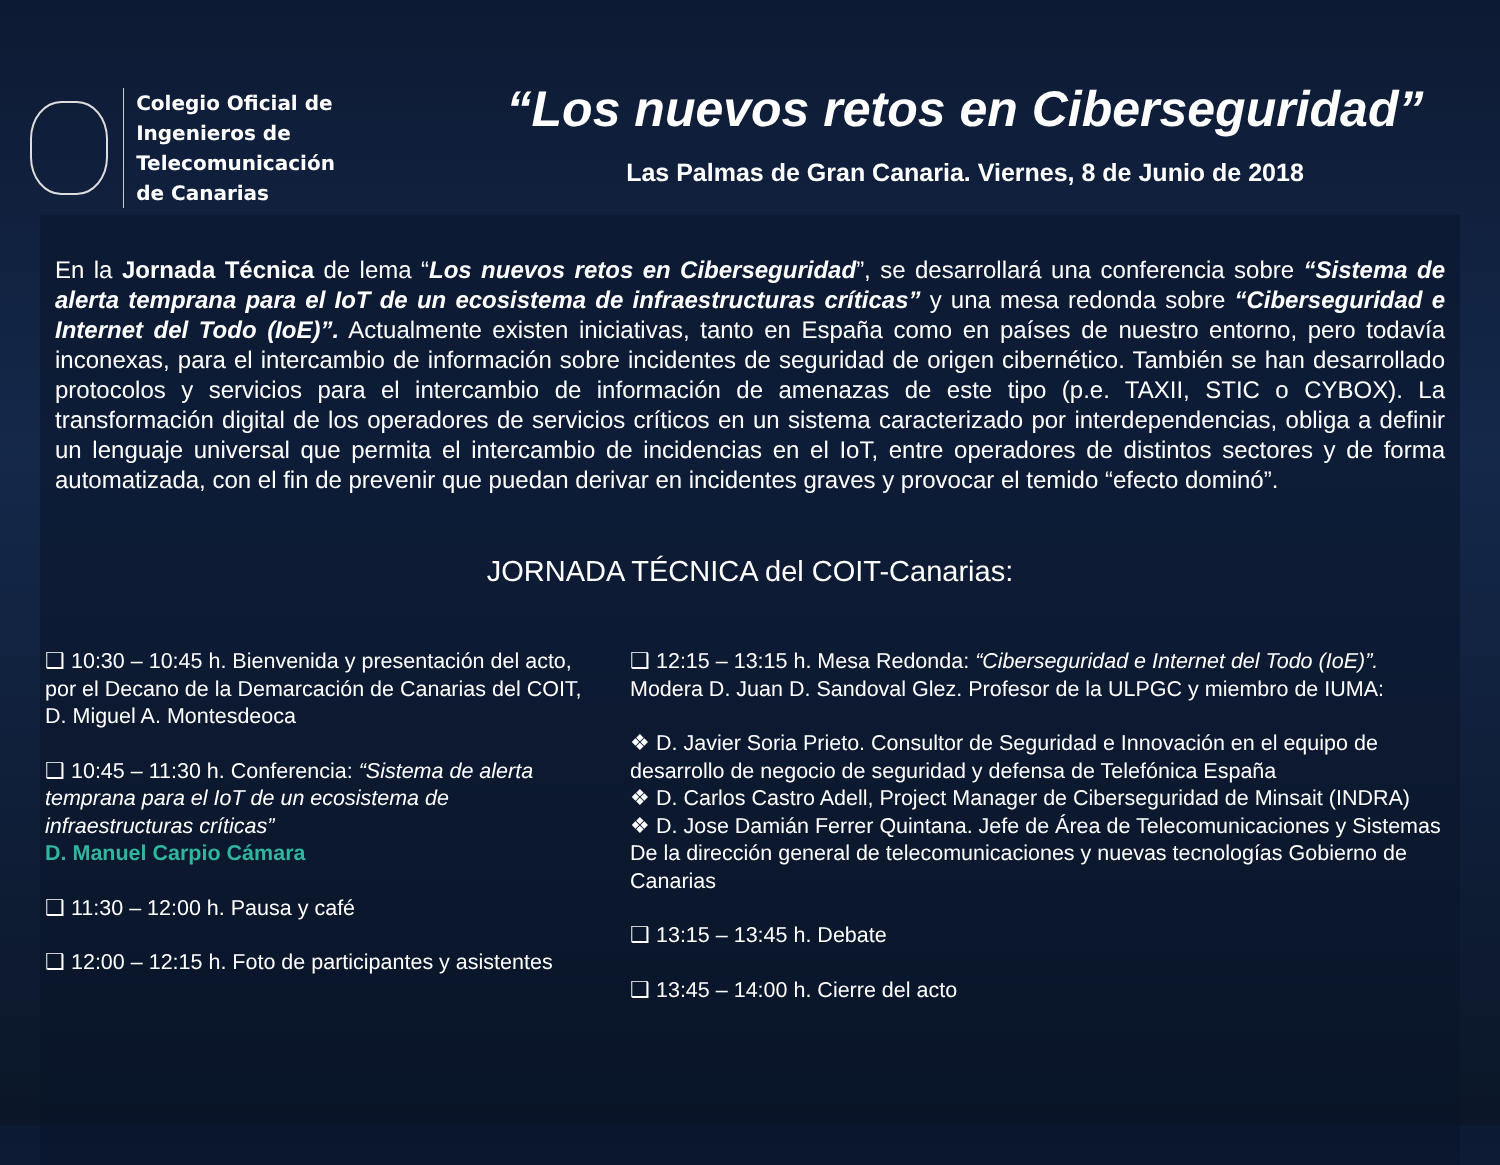Colegio Oficial de
Ingenieros de Telecomunicación
de Canarias
“Los nuevos retos en Ciberseguridad”
Las Palmas de Gran Canaria. Viernes, 8 de Junio de 2018
En la Jornada Técnica de lema “Los nuevos retos en Ciberseguridad”, se desarrollará una conferencia sobre “Sistema de alerta temprana para el IoT de un ecosistema de infraestructuras críticas” y una mesa redonda sobre “Ciberseguridad e Internet del Todo (IoE)”. Actualmente existen iniciativas, tanto en España como en países de nuestro entorno, pero todavía inconexas, para el intercambio de información sobre incidentes de seguridad de origen cibernético. También se han desarrollado protocolos y servicios para el intercambio de información de amenazas de este tipo (p.e. TAXII, STIC o CYBOX). La transformación digital de los operadores de servicios críticos en un sistema caracterizado por interdependencias, obliga a definir un lenguaje universal que permita el intercambio de incidencias en el IoT, entre operadores de distintos sectores y de forma automatizada, con el fin de prevenir que puedan derivar en incidentes graves y provocar el temido “efecto dominó”.
JORNADA TÉCNICA del COIT-Canarias:
❑ 10:30 – 10:45 h. Bienvenida y presentación del acto, por el Decano de la Demarcación de Canarias del COIT, D. Miguel A. Montesdeoca
❑ 10:45 – 11:30 h. Conferencia: “Sistema de alerta temprana para el IoT de un ecosistema de infraestructuras críticas”
D. Manuel Carpio Cámara
❑ 11:30 – 12:00 h. Pausa y café
❑ 12:00 – 12:15 h. Foto de participantes y asistentes
❑ 12:15 – 13:15 h. Mesa Redonda: “Ciberseguridad e Internet del Todo (IoE)”. Modera D. Juan D. Sandoval Glez. Profesor de la ULPGC y miembro de IUMA:
❖ D. Javier Soria Prieto. Consultor de Seguridad e Innovación en el equipo de desarrollo de negocio de seguridad y defensa de Telefónica España
❖ D. Carlos Castro Adell, Project Manager de Ciberseguridad de Minsait (INDRA)
❖ D. Jose Damián Ferrer Quintana. Jefe de Área de Telecomunicaciones y Sistemas De la dirección general de telecomunicaciones y nuevas tecnologías Gobierno de Canarias
❑ 13:15 – 13:45 h. Debate
❑ 13:45 – 14:00 h. Cierre del acto